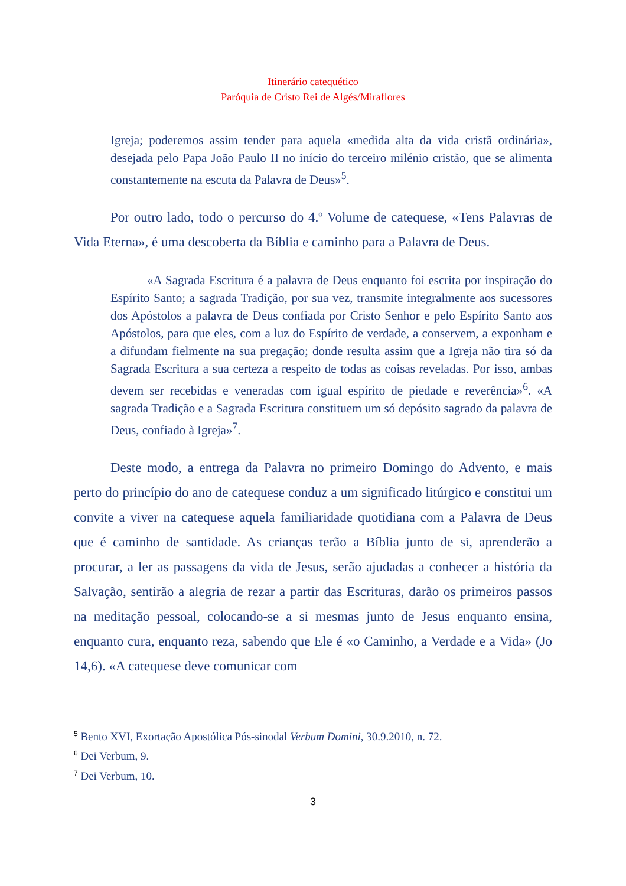Itinerário catequético
Paróquia de Cristo Rei de Algés/Miraflores
Igreja; poderemos assim tender para aquela «medida alta da vida cristã ordinária», desejada pelo Papa João Paulo II no início do terceiro milénio cristão, que se alimenta constantemente na escuta da Palavra de Deus»<sup>5</sup>.
Por outro lado, todo o percurso do 4.º Volume de catequese, «Tens Palavras de Vida Eterna», é uma descoberta da Bíblia e caminho para a Palavra de Deus.
«A Sagrada Escritura é a palavra de Deus enquanto foi escrita por inspiração do Espírito Santo; a sagrada Tradição, por sua vez, transmite integralmente aos sucessores dos Apóstolos a palavra de Deus confiada por Cristo Senhor e pelo Espírito Santo aos Apóstolos, para que eles, com a luz do Espírito de verdade, a conservem, a exponham e a difundam fielmente na sua pregação; donde resulta assim que a Igreja não tira só da Sagrada Escritura a sua certeza a respeito de todas as coisas reveladas. Por isso, ambas devem ser recebidas e veneradas com igual espírito de piedade e reverência»<sup>6</sup>. «A sagrada Tradição e a Sagrada Escritura constituem um só depósito sagrado da palavra de Deus, confiado à Igreja»<sup>7</sup>.
Deste modo, a entrega da Palavra no primeiro Domingo do Advento, e mais perto do princípio do ano de catequese conduz a um significado litúrgico e constitui um convite a viver na catequese aquela familiaridade quotidiana com a Palavra de Deus que é caminho de santidade. As crianças terão a Bíblia junto de si, aprenderão a procurar, a ler as passagens da vida de Jesus, serão ajudadas a conhecer a história da Salvação, sentirão a alegria de rezar a partir das Escrituras, darão os primeiros passos na meditação pessoal, colocando-se a si mesmas junto de Jesus enquanto ensina, enquanto cura, enquanto reza, sabendo que Ele é «o Caminho, a Verdade e a Vida» (Jo 14,6). «A catequese deve comunicar com
<sup>5</sup> Bento XVI, Exortação Apostólica Pós-sinodal Verbum Domini, 30.9.2010, n. 72.
<sup>6</sup> Dei Verbum, 9.
<sup>7</sup> Dei Verbum, 10.
3